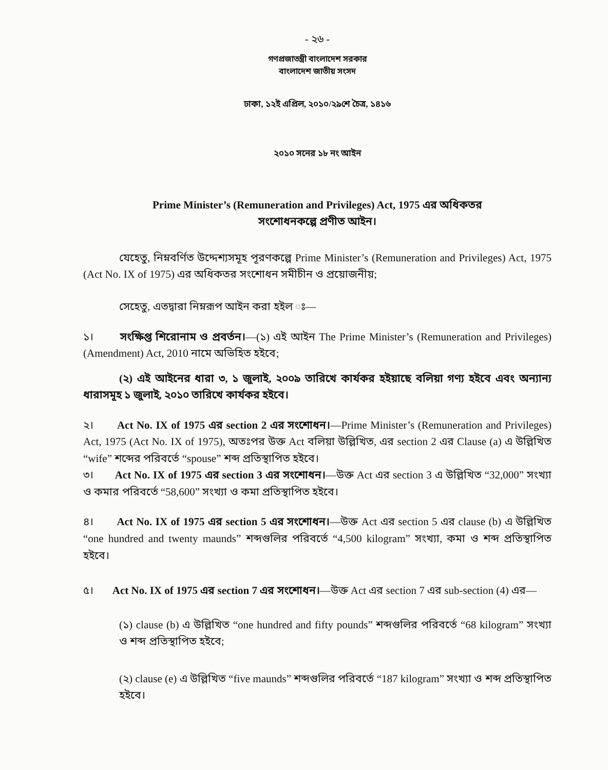- ২৬ -
গণপ্রজাতন্ত্রী বাংলাদেশ সরকার
বাংলাদেশ জাতীয় সংসদ
ঢাকা, ১২ই এপ্রিল, ২০১০/২৯শে চৈত্র, ১৪১৬
২০১০ সনের ১৮ নং আইন
Prime Minister’s (Remuneration and Privileges) Act, 1975 এর অধিকতর
সংশোধনকল্পে প্রণীত আইন।
যেহেতু, নিম্নবর্ণিত উদ্দেশ্যসমূহ পূরণকল্পে Prime Minister’s (Remuneration and Privileges) Act, 1975 (Act No. IX of 1975) এর অধিকতর সংশোধন সমীচীন ও প্রয়োজনীয়;
সেহেতু, এতদ্বারা নিম্নরূপ আইন করা হইল ঃ—
১। সংক্ষিপ্ত শিরোনাম ও প্রবর্তন।—(১) এই আইন The Prime Minister’s (Remuneration and Privileges) (Amendment) Act, 2010 নামে অভিহিত হইবে;
(২) এই আইনের ধারা ৩, ১ জুলাই, ২০০৯ তারিখে কার্যকর হইয়াছে বলিয়া গণ্য হইবে এবং অন্যান্য ধারাসমূহ ১ জুলাই, ২০১০ তারিখে কার্যকর হইবে।
২। Act No. IX of 1975 এর section 2 এর সংশোধন।—Prime Minister’s (Remuneration and Privileges) Act, 1975 (Act No. IX of 1975), অতঃপর উক্ত Act বলিয়া উল্লিখিত, এর section 2 এর Clause (a) এ উল্লিখিত “wife” শব্দের পরিবর্তে “spouse” শব্দ প্রতিস্থাপিত হইবে।
৩। Act No. IX of 1975 এর section 3 এর সংশোধন।—উক্ত Act এর section 3 এ উল্লিখিত “32,000” সংখ্যা ও কমার পরিবর্তে “58,600” সংখ্যা ও কমা প্রতিস্থাপিত হইবে।
৪। Act No. IX of 1975 এর section 5 এর সংশোধন।—উক্ত Act এর section 5 এর clause (b) এ উল্লিখিত “one hundred and twenty maunds” শব্দগুলির পরিবর্তে “4,500 kilogram” সংখ্যা, কমা ও শব্দ প্রতিস্থাপিত হইবে।
৫। Act No. IX of 1975 এর section 7 এর সংশোধন।—উক্ত Act এর section 7 এর sub-section (4) এর—
(১) clause (b) এ উল্লিখিত “one hundred and fifty pounds” শব্দগুলির পরিবর্তে “68 kilogram” সংখ্যা ও শব্দ প্রতিস্থাপিত হইবে;
(২) clause (e) এ উল্লিখিত “five maunds” শব্দগুলির পরিবর্তে “187 kilogram” সংখ্যা ও শব্দ প্রতিস্থাপিত হইবে।